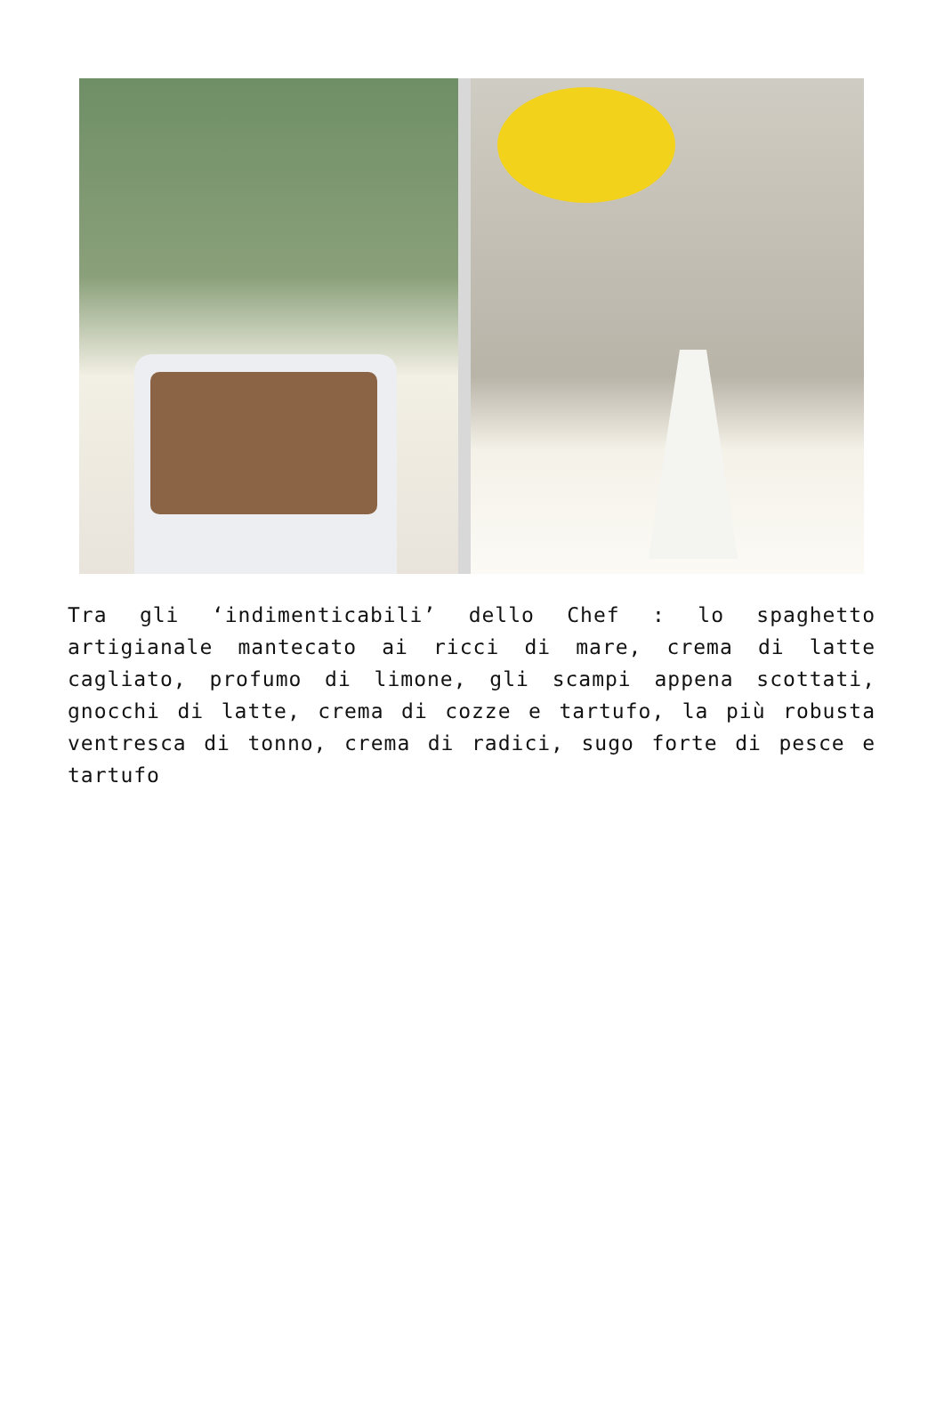Tra gli ‘indimenticabili’ dello Chef : lo spaghetto artigianale mantecato ai ricci di mare, crema di latte cagliato, profumo di limone, gli scampi appena scottati, gnocchi di latte, crema di cozze e tartufo, la più robusta ventresca di tonno, crema di radici, sugo forte di pesce e tartufo